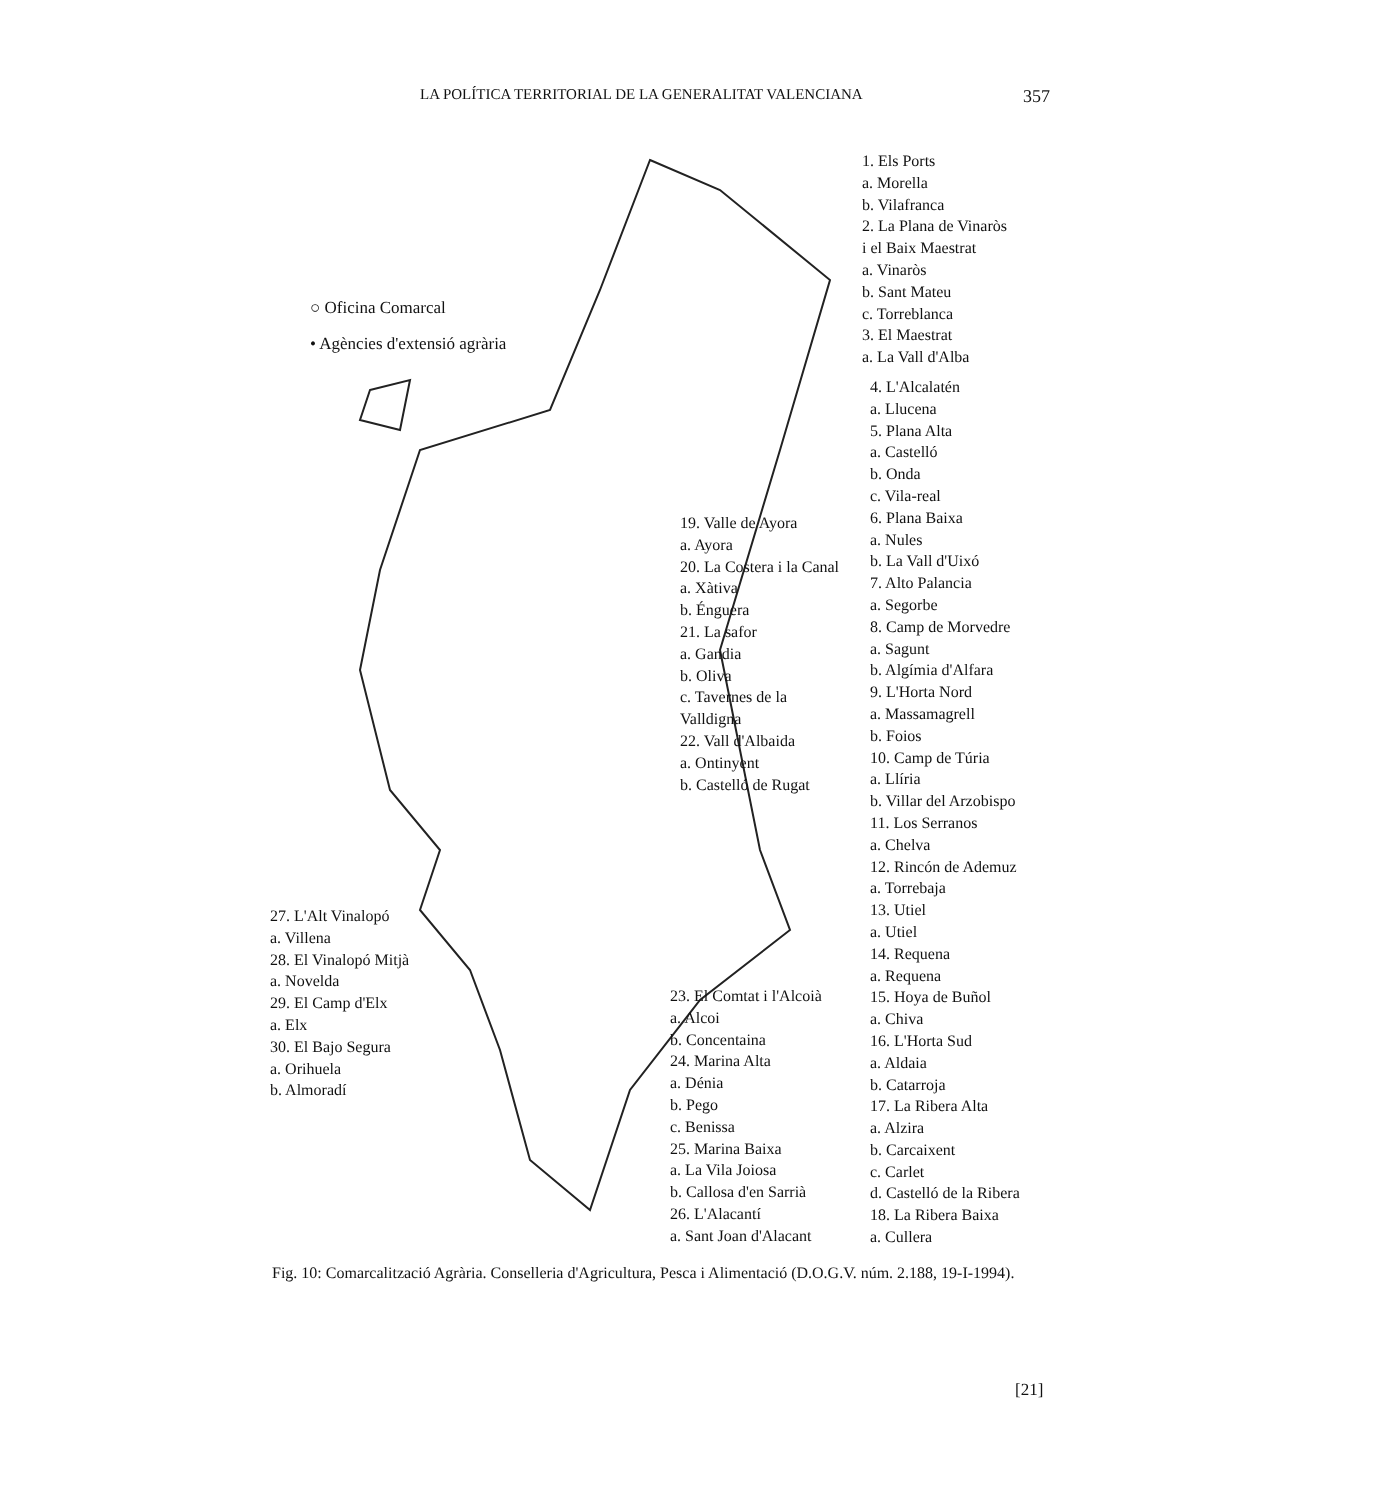LA POLÍTICA TERRITORIAL DE LA GENERALITAT VALENCIANA 357
○ Oficina Comarcal
• Agències d'extensió agrària
1. Els Ports
a. Morella
b. Vilafranca
2. La Plana de Vinaròs
i el Baix Maestrat
a. Vinaròs
b. Sant Mateu
c. Torreblanca
3. El Maestrat
a. La Vall d'Alba
4. L'Alcalatén
a. Llucena
5. Plana Alta
a. Castelló
b. Onda
c. Vila-real
6. Plana Baixa
a. Nules
b. La Vall d'Uixó
7. Alto Palancia
a. Segorbe
8. Camp de Morvedre
a. Sagunt
b. Algímia d'Alfara
9. L'Horta Nord
a. Massamagrell
b. Foios
10. Camp de Túria
a. Llíria
b. Villar del Arzobispo
11. Los Serranos
a. Chelva
12. Rincón de Ademuz
a. Torrebaja
13. Utiel
a. Utiel
14. Requena
a. Requena
15. Hoya de Buñol
a. Chiva
16. L'Horta Sud
a. Aldaia
b. Catarroja
17. La Ribera Alta
a. Alzira
b. Carcaixent
c. Carlet
d. Castelló de la Ribera
18. La Ribera Baixa
a. Cullera
19. Valle de Ayora
a. Ayora
20. La Costera i la Canal
a. Xàtiva
b. Énguera
21. La safor
a. Gandia
b. Oliva
c. Tavernes de la
Valldigna
22. Vall d'Albaida
a. Ontinyent
b. Castelló de Rugat
27. L'Alt Vinalopó
a. Villena
28. El Vinalopó Mitjà
a. Novelda
29. El Camp d'Elx
a. Elx
30. El Bajo Segura
a. Orihuela
b. Almoradí
23. El Comtat i l'Alcoià
a. Alcoi
b. Concentaina
24. Marina Alta
a. Dénia
b. Pego
c. Benissa
25. Marina Baixa
a. La Vila Joiosa
b. Callosa d'en Sarrià
26. L'Alacantí
a. Sant Joan d'Alacant
Fig. 10: Comarcalització Agrària. Conselleria d'Agricultura, Pesca i Alimentació (D.O.G.V. núm. 2.188, 19-I-1994).
[21]